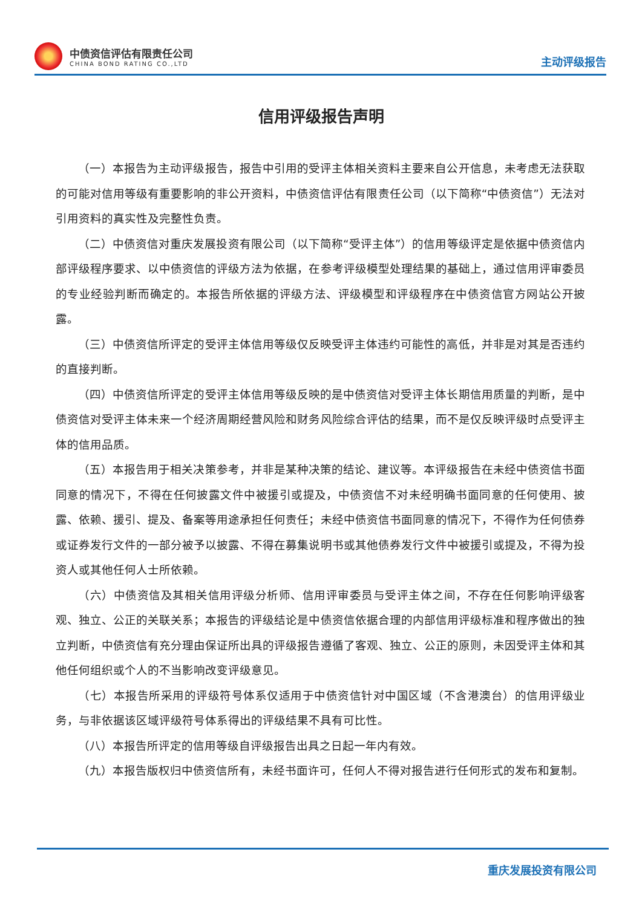中债资信评估有限责任公司
CHINA BOND RATING CO.,LTD
主动评级报告
信用评级报告声明
（一）本报告为主动评级报告，报告中引用的受评主体相关资料主要来自公开信息，未考虑无法获取的可能对信用等级有重要影响的非公开资料，中债资信评估有限责任公司（以下简称“中债资信”）无法对引用资料的真实性及完整性负责。
（二）中债资信对重庆发展投资有限公司（以下简称“受评主体”）的信用等级评定是依据中债资信内部评级程序要求、以中债资信的评级方法为依据，在参考评级模型处理结果的基础上，通过信用评审委员的专业经验判断而确定的。本报告所依据的评级方法、评级模型和评级程序在中债资信官方网站公开披露。
（三）中债资信所评定的受评主体信用等级仅反映受评主体违约可能性的高低，并非是对其是否违约的直接判断。
（四）中债资信所评定的受评主体信用等级反映的是中债资信对受评主体长期信用质量的判断，是中债资信对受评主体未来一个经济周期经营风险和财务风险综合评估的结果，而不是仅反映评级时点受评主体的信用品质。
（五）本报告用于相关决策参考，并非是某种决策的结论、建议等。本评级报告在未经中债资信书面同意的情况下，不得在任何披露文件中被援引或提及，中债资信不对未经明确书面同意的任何使用、披露、依赖、援引、提及、备案等用途承担任何责任；未经中债资信书面同意的情况下，不得作为任何债券或证券发行文件的一部分被予以披露、不得在募集说明书或其他债券发行文件中被援引或提及，不得为投资人或其他任何人士所依赖。
（六）中债资信及其相关信用评级分析师、信用评审委员与受评主体之间，不存在任何影响评级客观、独立、公正的关联关系；本报告的评级结论是中债资信依据合理的内部信用评级标准和程序做出的独立判断，中债资信有充分理由保证所出具的评级报告遵循了客观、独立、公正的原则，未因受评主体和其他任何组织或个人的不当影响改变评级意见。
（七）本报告所采用的评级符号体系仅适用于中债资信针对中国区域（不含港澳台）的信用评级业务，与非依据该区域评级符号体系得出的评级结果不具有可比性。
（八）本报告所评定的信用等级自评级报告出具之日起一年内有效。
（九）本报告版权归中债资信所有，未经书面许可，任何人不得对报告进行任何形式的发布和复制。
重庆发展投资有限公司